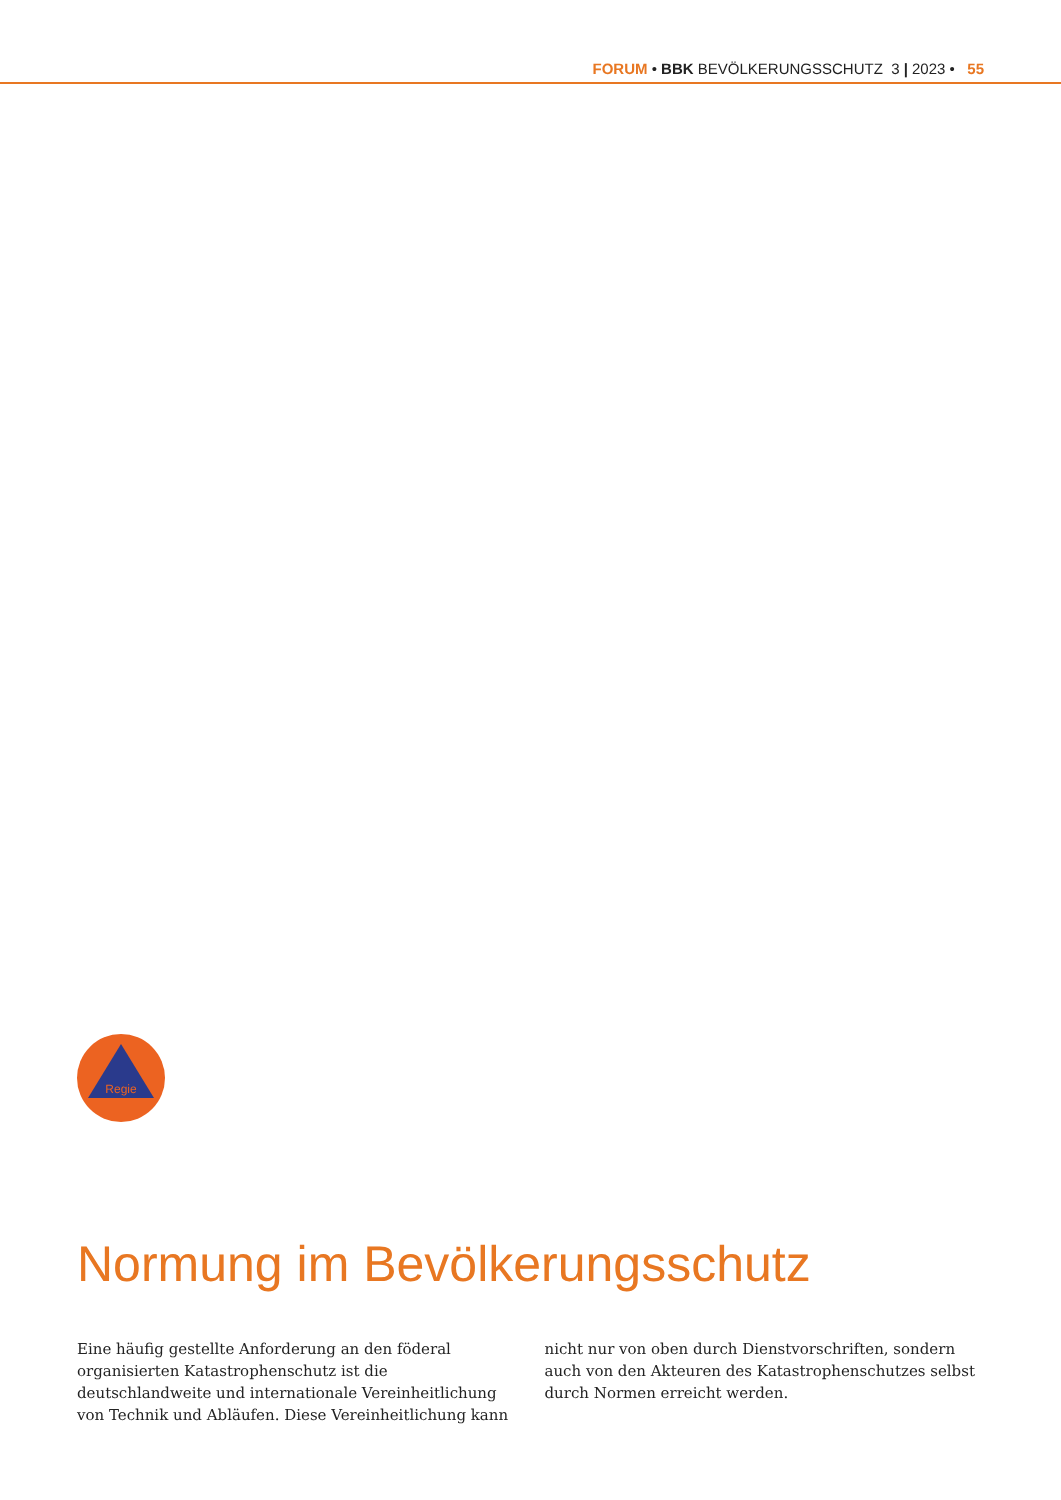FORUM • BBK BEVÖLKERUNGSSCHUTZ 3 | 2023 • 55
Regie
Normung im Bevölkerungsschutz
Eine häufig gestellte Anforderung an den föderal organisierten Katastrophenschutz ist die deutschlandweite und internationale Vereinheitlichung von Technik und Abläufen. Diese Vereinheitlichung kann nicht nur von oben durch Dienstvorschriften, sondern auch von den Akteuren des Katastrophenschutzes selbst durch Normen erreicht werden.